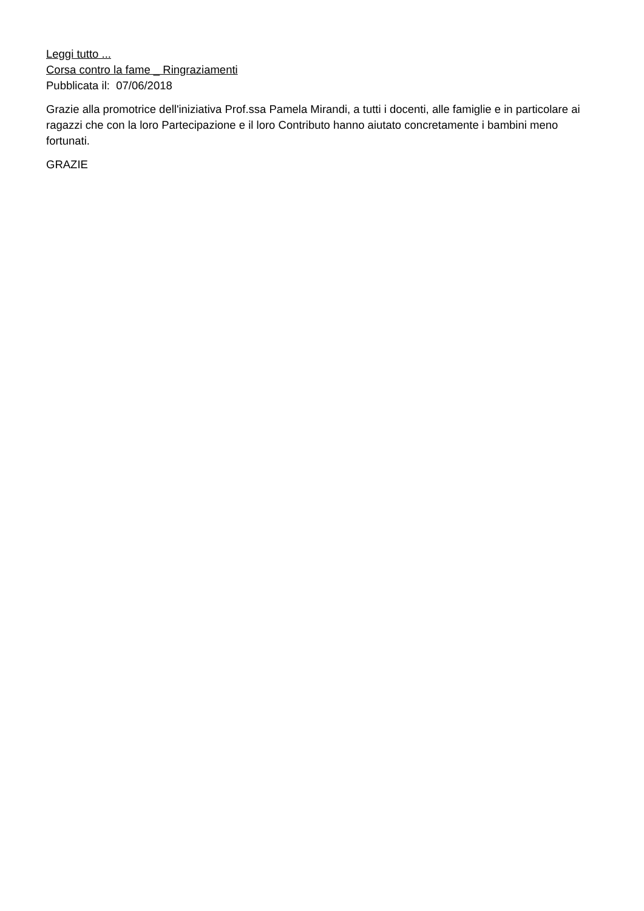Leggi tutto ...
Corsa contro la fame _ Ringraziamenti
Pubblicata il: 07/06/2018
Grazie alla promotrice dell'iniziativa Prof.ssa Pamela Mirandi, a tutti i docenti, alle famiglie e in particolare ai ragazzi che con la loro Partecipazione e il loro Contributo hanno aiutato concretamente i bambini meno fortunati.
GRAZIE